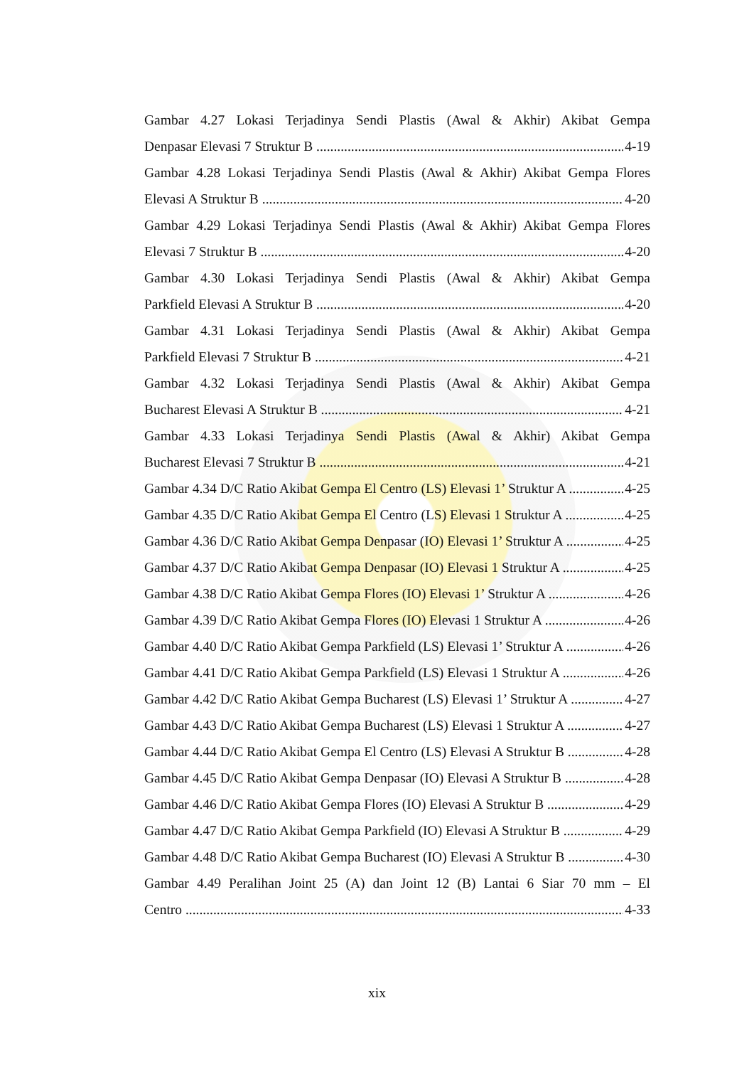Gambar 4.27 Lokasi Terjadinya Sendi Plastis (Awal & Akhir) Akibat Gempa
Denpasar Elevasi 7 Struktur B 4-19
Gambar 4.28 Lokasi Terjadinya Sendi Plastis (Awal & Akhir) Akibat Gempa Flores
Elevasi A Struktur B 4-20
Gambar 4.29 Lokasi Terjadinya Sendi Plastis (Awal & Akhir) Akibat Gempa Flores
Elevasi 7 Struktur B 4-20
Gambar 4.30 Lokasi Terjadinya Sendi Plastis (Awal & Akhir) Akibat Gempa
Parkfield Elevasi A Struktur B 4-20
Gambar 4.31 Lokasi Terjadinya Sendi Plastis (Awal & Akhir) Akibat Gempa
Parkfield Elevasi 7 Struktur B 4-21
Gambar 4.32 Lokasi Terjadinya Sendi Plastis (Awal & Akhir) Akibat Gempa
Bucharest Elevasi A Struktur B 4-21
Gambar 4.33 Lokasi Terjadinya Sendi Plastis (Awal & Akhir) Akibat Gempa
Bucharest Elevasi 7 Struktur B 4-21
Gambar 4.34 D/C Ratio Akibat Gempa El Centro (LS) Elevasi 1’ Struktur A 4-25
Gambar 4.35 D/C Ratio Akibat Gempa El Centro (LS) Elevasi 1 Struktur A 4-25
Gambar 4.36 D/C Ratio Akibat Gempa Denpasar (IO) Elevasi 1’ Struktur A 4-25
Gambar 4.37 D/C Ratio Akibat Gempa Denpasar (IO) Elevasi 1 Struktur A 4-25
Gambar 4.38 D/C Ratio Akibat Gempa Flores (IO) Elevasi 1’ Struktur A 4-26
Gambar 4.39 D/C Ratio Akibat Gempa Flores (IO) Elevasi 1 Struktur A 4-26
Gambar 4.40 D/C Ratio Akibat Gempa Parkfield (LS) Elevasi 1’ Struktur A 4-26
Gambar 4.41 D/C Ratio Akibat Gempa Parkfield (LS) Elevasi 1 Struktur A 4-26
Gambar 4.42 D/C Ratio Akibat Gempa Bucharest (LS) Elevasi 1’ Struktur A 4-27
Gambar 4.43 D/C Ratio Akibat Gempa Bucharest (LS) Elevasi 1 Struktur A 4-27
Gambar 4.44 D/C Ratio Akibat Gempa El Centro (LS) Elevasi A Struktur B 4-28
Gambar 4.45 D/C Ratio Akibat Gempa Denpasar (IO) Elevasi A Struktur B 4-28
Gambar 4.46 D/C Ratio Akibat Gempa Flores (IO) Elevasi A Struktur B 4-29
Gambar 4.47 D/C Ratio Akibat Gempa Parkfield (IO) Elevasi A Struktur B 4-29
Gambar 4.48 D/C Ratio Akibat Gempa Bucharest (IO) Elevasi A Struktur B 4-30
Gambar 4.49 Peralihan Joint 25 (A) dan Joint 12 (B) Lantai 6 Siar 70 mm – El
Centro 4-33
xix